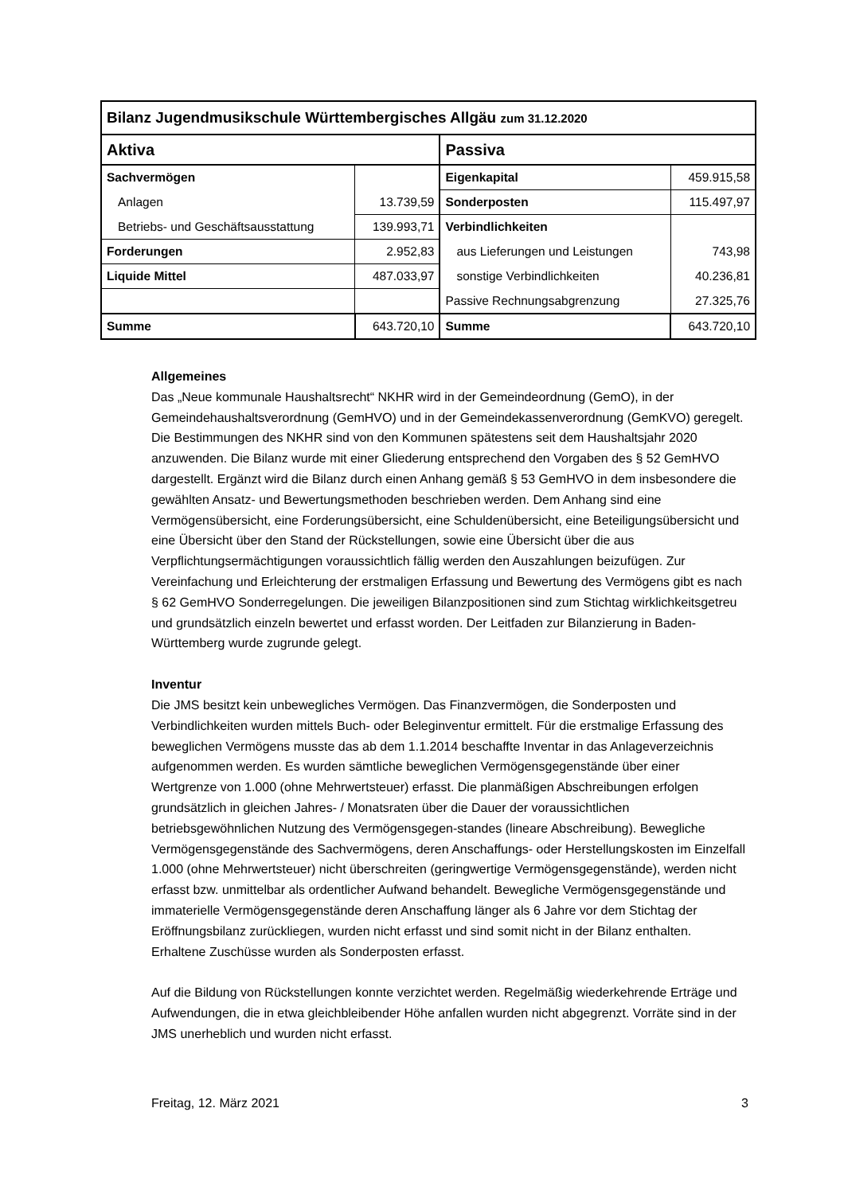| Bilanz Jugendmusikschule Württembergisches Allgäu zum 31.12.2020 | | | |
| --- | --- | --- | --- |
| Aktiva | | Passiva | |
| Sachvermögen | | Eigenkapital | 459.915,58 |
| Anlagen | 13.739,59 | Sonderposten | 115.497,97 |
| Betriebs- und Geschäftsausstattung | 139.993,71 | Verbindlichkeiten | |
| Forderungen | 2.952,83 | aus Lieferungen und Leistungen | 743,98 |
| Liquide Mittel | 487.033,97 | sonstige Verbindlichkeiten | 40.236,81 |
| | | Passive Rechnungsabgrenzung | 27.325,76 |
| Summe | 643.720,10 | Summe | 643.720,10 |
Allgemeines
Das „Neue kommunale Haushaltsrecht“ NKHR wird in der Gemeindeordnung (GemO), in der Gemeindehaushaltsverordnung (GemHVO) und in der Gemeindekassenverordnung (GemKVO) geregelt. Die Bestimmungen des NKHR sind von den Kommunen spätestens seit dem Haushaltsjahr 2020 anzuwenden. Die Bilanz wurde mit einer Gliederung entsprechend den Vorgaben des § 52 GemHVO dargestellt. Ergänzt wird die Bilanz durch einen Anhang gemäß § 53 GemHVO in dem insbesondere die gewählten Ansatz- und Bewertungsmethoden beschrieben werden. Dem Anhang sind eine Vermögensübersicht, eine Forderungsübersicht, eine Schuldenübersicht, eine Beteiligungsübersicht und eine Übersicht über den Stand der Rückstellungen, sowie eine Übersicht über die aus Verpflichtungsermächtigungen voraussichtlich fällig werden den Auszahlungen beizufügen. Zur Vereinfachung und Erleichterung der erstmaligen Erfassung und Bewertung des Vermögens gibt es nach § 62 GemHVO Sonderregelungen. Die jeweiligen Bilanzpositionen sind zum Stichtag wirklichkeitsgetreu und grundsätzlich einzeln bewertet und erfasst worden. Der Leitfaden zur Bilanzierung in Baden-Württemberg wurde zugrunde gelegt.
Inventur
Die JMS besitzt kein unbewegliches Vermögen. Das Finanzvermögen, die Sonderposten und Verbindlichkeiten wurden mittels Buch- oder Beleginventur ermittelt. Für die erstmalige Erfassung des beweglichen Vermögens musste das ab dem 1.1.2014 beschaffte Inventar in das Anlageverzeichnis aufgenommen werden. Es wurden sämtliche beweglichen Vermögensgegenstände über einer Wertgrenze von 1.000 (ohne Mehrwertsteuer) erfasst. Die planmäßigen Abschreibungen erfolgen grundsätzlich in gleichen Jahres- / Monatsraten über die Dauer der voraussichtlichen betriebsgewöhnlichen Nutzung des Vermögensgegen-standes (lineare Abschreibung). Bewegliche Vermögensgegenstände des Sachvermögens, deren Anschaffungs- oder Herstellungskosten im Einzelfall 1.000 (ohne Mehrwertsteuer) nicht überschreiten (geringwertige Vermögensgegenstände), werden nicht erfasst bzw. unmittelbar als ordentlicher Aufwand behandelt. Bewegliche Vermögensgegenstände und immaterielle Vermögensgegenstände deren Anschaffung länger als 6 Jahre vor dem Stichtag der Eröffnungsbilanz zurückliegen, wurden nicht erfasst und sind somit nicht in der Bilanz enthalten. Erhaltene Zuschüsse wurden als Sonderposten erfasst.
Auf die Bildung von Rückstellungen konnte verzichtet werden. Regelmäßig wiederkehrende Erträge und Aufwendungen, die in etwa gleichbleibender Höhe anfallen wurden nicht abgegrenzt. Vorräte sind in der JMS unerheblich und wurden nicht erfasst.
Freitag, 12. März 2021 3